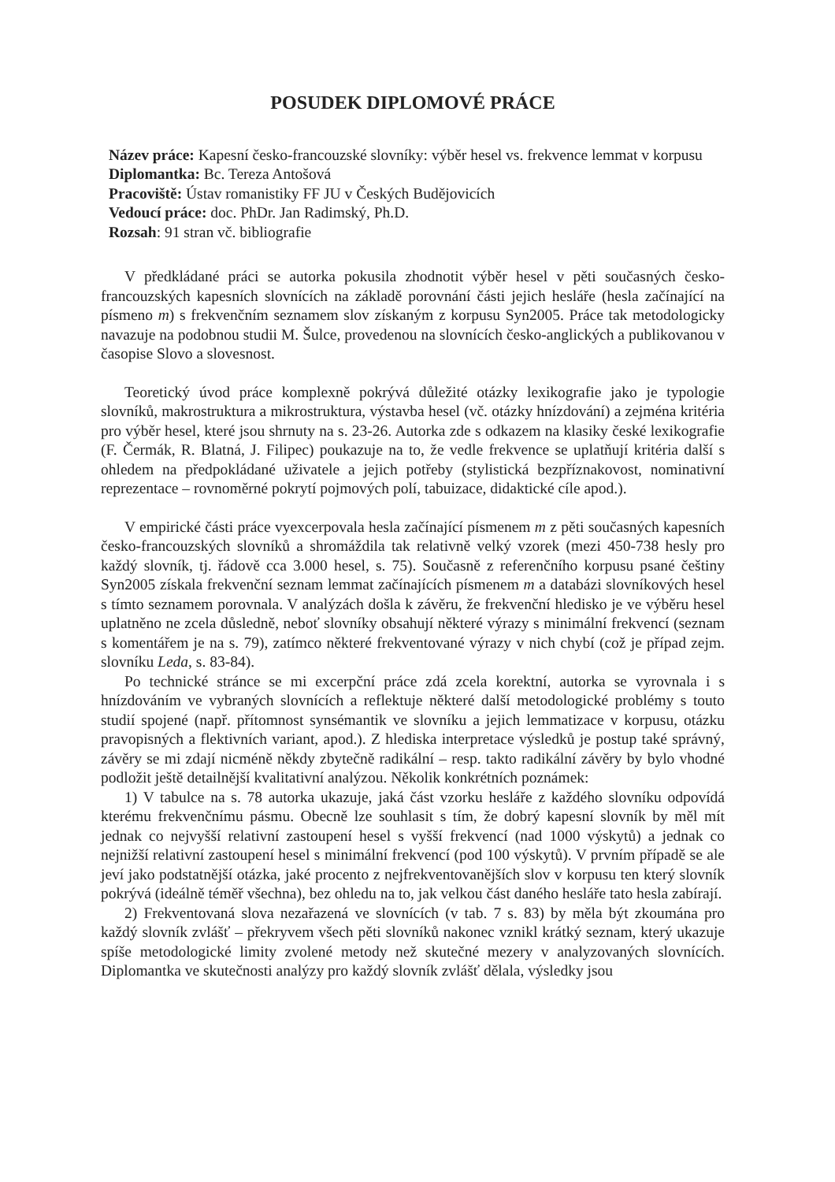POSUDEK DIPLOMOVÉ PRÁCE
Název práce: Kapesní česko-francouzské slovníky: výběr hesel vs. frekvence lemmat v korpusu
Diplomantka: Bc. Tereza Antošová
Pracoviště: Ústav romanistiky FF JU v Českých Budějovicích
Vedoucí práce: doc. PhDr. Jan Radimský, Ph.D.
Rozsah: 91 stran vč. bibliografie
V předkládané práci se autorka pokusila zhodnotit výběr hesel v pěti současných česko-francouzských kapesních slovnících na základě porovnání části jejich hesláře (hesla začínající na písmeno m) s frekvenčním seznamem slov získaným z korpusu Syn2005. Práce tak metodologicky navazuje na podobnou studii M. Šulce, provedenou na slovnících česko-anglických a publikovanou v časopise Slovo a slovesnost.
Teoretický úvod práce komplexně pokrývá důležité otázky lexikografie jako je typologie slovníků, makrostruktura a mikrostruktura, výstavba hesel (vč. otázky hnízdování) a zejména kritéria pro výběr hesel, které jsou shrnuty na s. 23-26. Autorka zde s odkazem na klasiky české lexikografie (F. Čermák, R. Blatná, J. Filipec) poukazuje na to, že vedle frekvence se uplatňují kritéria další s ohledem na předpokládané uživatele a jejich potřeby (stylistická bezpříznakovost, nominativní reprezentace – rovnoměrné pokrytí pojmových polí, tabuizace, didaktické cíle apod.).
V empirické části práce vyexcerpovala hesla začínající písmenem m z pěti současných kapesních česko-francouzských slovníků a shromáždila tak relativně velký vzorek (mezi 450-738 hesly pro každý slovník, tj. řádově cca 3.000 hesel, s. 75). Současně z referenčního korpusu psané češtiny Syn2005 získala frekvenční seznam lemmat začínajících písmenem m a databázi slovníkových hesel s tímto seznamem porovnala. V analýzách došla k závěru, že frekvenční hledisko je ve výběru hesel uplatněno ne zcela důsledně, neboť slovníky obsahují některé výrazy s minimální frekvencí (seznam s komentářem je na s. 79), zatímco některé frekventované výrazy v nich chybí (což je případ zejm. slovníku Leda, s. 83-84).
Po technické stránce se mi excerpční práce zdá zcela korektní, autorka se vyrovnala i s hnízdováním ve vybraných slovnících a reflektuje některé další metodologické problémy s touto studií spojené (např. přítomnost synsémantik ve slovníku a jejich lemmatizace v korpusu, otázku pravopisných a flektivních variant, apod.). Z hlediska interpretace výsledků je postup také správný, závěry se mi zdají nicméně někdy zbytečně radikální – resp. takto radikální závěry by bylo vhodné podložit ještě detailnější kvalitativní analýzou. Několik konkrétních poznámek:
1) V tabulce na s. 78 autorka ukazuje, jaká část vzorku hesláře z každého slovníku odpovídá kterému frekvenčnímu pásmu. Obecně lze souhlasit s tím, že dobrý kapesní slovník by měl mít jednak co nejvyšší relativní zastoupení hesel s vyšší frekvencí (nad 1000 výskytů) a jednak co nejnižší relativní zastoupení hesel s minimální frekvencí (pod 100 výskytů). V prvním případě se ale jeví jako podstatnější otázka, jaké procento z nejfrekventovanějších slov v korpusu ten který slovník pokrývá (ideálně téměř všechna), bez ohledu na to, jak velkou část daného hesláře tato hesla zabírají.
2) Frekventovaná slova nezařazená ve slovnících (v tab. 7 s. 83) by měla být zkoumána pro každý slovník zvlášť – překryvem všech pěti slovníků nakonec vznikl krátký seznam, který ukazuje spíše metodologické limity zvolené metody než skutečné mezery v analyzovaných slovnících. Diplomantka ve skutečnosti analýzy pro každý slovník zvlášť dělala, výsledky jsou